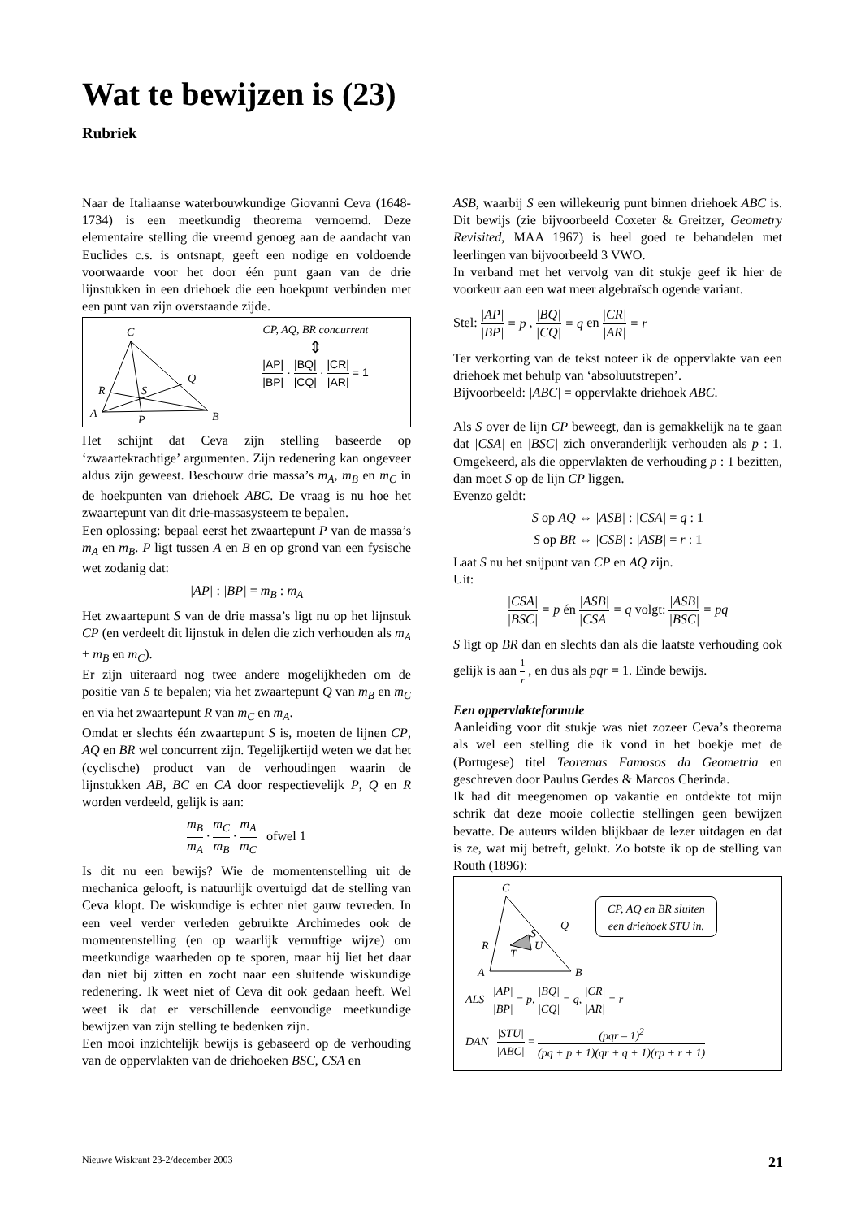Wat te bewijzen is (23)
Rubriek
Naar de Italiaanse waterbouwkundige Giovanni Ceva (1648-1734) is een meetkundig theorema vernoemd. Deze elementaire stelling die vreemd genoeg aan de aandacht van Euclides c.s. is ontsnapt, geeft een nodige en voldoende voorwaarde voor het door één punt gaan van de drie lijnstukken in een driehoek die een hoekpunt verbinden met een punt van zijn overstaande zijde.
C
A
B
P
Q
R
S
CP, AQ, BR concurrent
⇕
|AP| |BP| · |BQ| |CQ| · |CR| |AR| = 1
Het schijnt dat Ceva zijn stelling baseerde op ‘zwaartekrachtige’ argumenten. Zijn redenering kan ongeveer aldus zijn geweest. Beschouw drie massa’s m<sub>A</sub>, m<sub>B</sub> en m<sub>C</sub> in de hoekpunten van driehoek ABC. De vraag is nu hoe het zwaartepunt van dit drie-massasysteem te bepalen.
Een oplossing: bepaal eerst het zwaartepunt P van de massa’s m<sub>A</sub> en m<sub>B</sub>. P ligt tussen A en B en op grond van een fysische wet zodanig dat:
|AP| : |BP| = m<sub>B</sub> : m<sub>A</sub>
Het zwaartepunt S van de drie massa’s ligt nu op het lijnstuk CP (en verdeelt dit lijnstuk in delen die zich verhouden als m<sub>A</sub> + m<sub>B</sub> en m<sub>C</sub>).
Er zijn uiteraard nog twee andere mogelijkheden om de positie van S te bepalen; via het zwaartepunt Q van m<sub>B</sub> en m<sub>C</sub> en via het zwaartepunt R van m<sub>C</sub> en m<sub>A</sub>.
Omdat er slechts één zwaartepunt S is, moeten de lijnen CP, AQ en BR wel concurrent zijn. Tegelijkertijd weten we dat het (cyclische) product van de verhoudingen waarin de lijnstukken AB, BC en CA door respectievelijk P, Q en R worden verdeeld, gelijk is aan:
m<sub>B</sub> m<sub>A</sub> · m<sub>C</sub> m<sub>B</sub> · m<sub>A</sub> m<sub>C</sub> ofwel 1
Is dit nu een bewijs? Wie de momentenstelling uit de mechanica gelooft, is natuurlijk overtuigd dat de stelling van Ceva klopt. De wiskundige is echter niet gauw tevreden. In een veel verder verleden gebruikte Archimedes ook de momentenstelling (en op waarlijk vernuftige wijze) om meetkundige waarheden op te sporen, maar hij liet het daar dan niet bij zitten en zocht naar een sluitende wiskundige redenering. Ik weet niet of Ceva dit ook gedaan heeft. Wel weet ik dat er verschillende eenvoudige meetkundige bewijzen van zijn stelling te bedenken zijn.
Een mooi inzichtelijk bewijs is gebaseerd op de verhouding van de oppervlakten van de driehoeken BSC, CSA en
ASB, waarbij S een willekeurig punt binnen driehoek ABC is. Dit bewijs (zie bijvoorbeeld Coxeter & Greitzer, Geometry Revisited, MAA 1967) is heel goed te behandelen met leerlingen van bijvoorbeeld 3 VWO.
In verband met het vervolg van dit stukje geef ik hier de voorkeur aan een wat meer algebraïsch ogende variant.
Stel: |AP| |BP| = p , |BQ| |CQ| = q en |CR| |AR| = r
Ter verkorting van de tekst noteer ik de oppervlakte van een driehoek met behulp van ‘absoluutstrepen’.
Bijvoorbeeld: |ABC| = oppervlakte driehoek ABC.
Als S over de lijn CP beweegt, dan is gemakkelijk na te gaan dat |CSA| en |BSC| zich onveranderlijk verhouden als p : 1. Omgekeerd, als die oppervlakten de verhouding p : 1 bezitten, dan moet S op de lijn CP liggen.
Evenzo geldt:
S op AQ ⇔ |ASB| : |CSA| = q : 1
S op BR ⇔ |CSB| : |ASB| = r : 1
Laat S nu het snijpunt van CP en AQ zijn.
Uit:
|CSA| |BSC| = p én |ASB| |CSA| = q volgt: |ASB| |BSC| = pq
S ligt op BR dan en slechts dan als die laatste verhouding ook gelijk is aan 1 r , en dus als pqr = 1. Einde bewijs.
Een oppervlakteformule
Aanleiding voor dit stukje was niet zozeer Ceva’s theorema als wel een stelling die ik vond in het boekje met de (Portugese) titel Teoremas Famosos da Geometria en geschreven door Paulus Gerdes & Marcos Cherinda.
Ik had dit meegenomen op vakantie en ontdekte tot mijn schrik dat deze mooie collectie stellingen geen bewijzen bevatte. De auteurs wilden blijkbaar de lezer uitdagen en dat is ze, wat mij betreft, gelukt. Zo botste ik op de stelling van Routh (1896):
C
A
B
S
T
U
Q
R
CP, AQ en BR sluiten
een driehoek STU in.
ALS |AP| |BP| = p, |BQ| |CQ| = q, |CR| |AR| = r
DAN |STU| |ABC| = (pqr – 1)<sup>2</sup> (pq + p + 1)(qr + q + 1)(rp + r + 1)
Nieuwe Wiskrant 23-2/december 2003 21